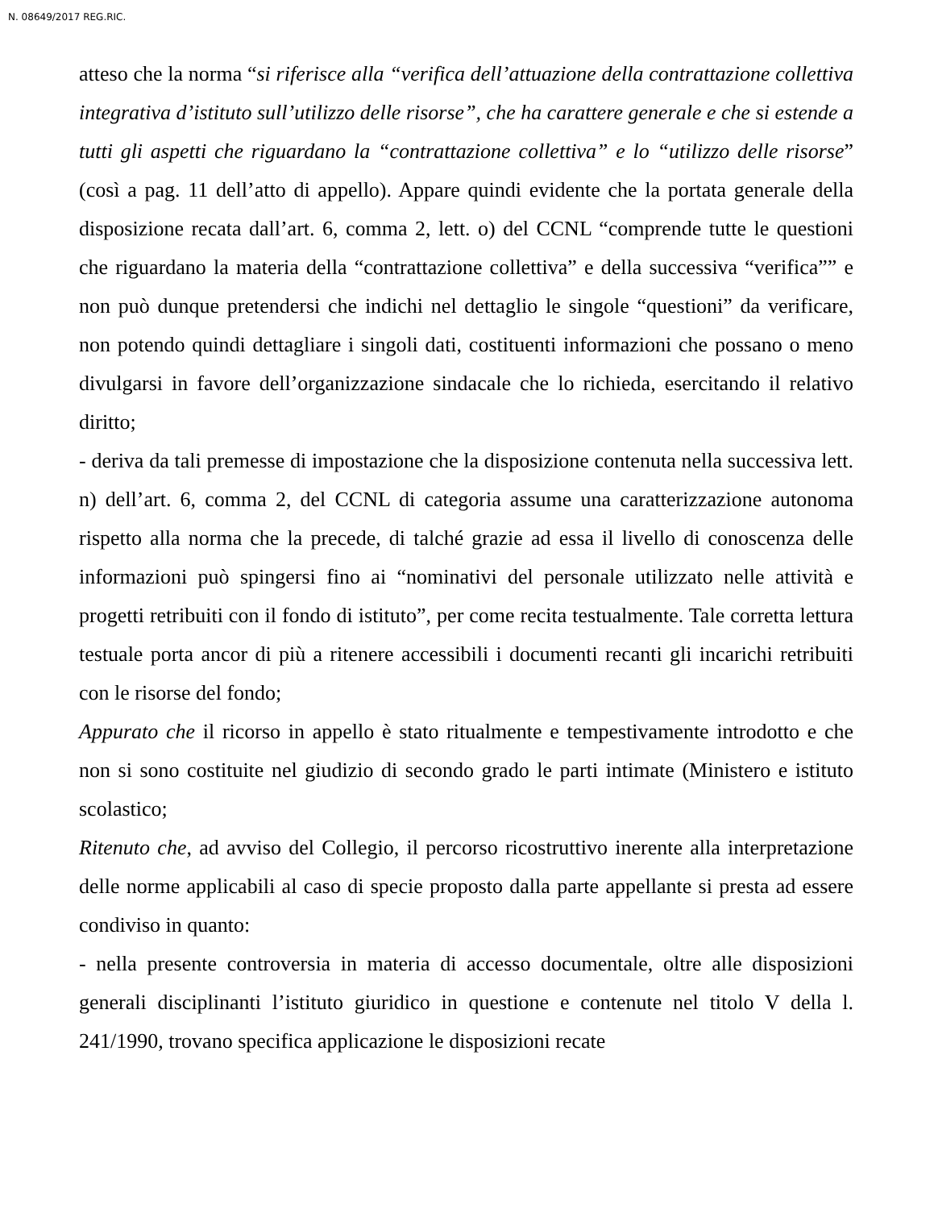N. 08649/2017 REG.RIC.
atteso che la norma “si riferisce alla “verifica dell’attuazione della contrattazione collettiva integrativa d’istituto sull’utilizzo delle risorse”, che ha carattere generale e che si estende a tutti gli aspetti che riguardano la “contrattazione collettiva” e lo “utilizzo delle risorse” (così a pag. 11 dell’atto di appello). Appare quindi evidente che la portata generale della disposizione recata dall’art. 6, comma 2, lett. o) del CCNL “comprende tutte le questioni che riguardano la materia della “contrattazione collettiva” e della successiva “verifica”” e non può dunque pretendersi che indichi nel dettaglio le singole “questioni” da verificare, non potendo quindi dettagliare i singoli dati, costituenti informazioni che possano o meno divulgarsi in favore dell’organizzazione sindacale che lo richieda, esercitando il relativo diritto;
- deriva da tali premesse di impostazione che la disposizione contenuta nella successiva lett. n) dell’art. 6, comma 2, del CCNL di categoria assume una caratterizzazione autonoma rispetto alla norma che la precede, di talché grazie ad essa il livello di conoscenza delle informazioni può spingersi fino ai “nominativi del personale utilizzato nelle attività e progetti retribuiti con il fondo di istituto”, per come recita testualmente. Tale corretta lettura testuale porta ancor di più a ritenere accessibili i documenti recanti gli incarichi retribuiti con le risorse del fondo;
Appurato che il ricorso in appello è stato ritualmente e tempestivamente introdotto e che non si sono costituite nel giudizio di secondo grado le parti intimate (Ministero e istituto scolastico;
Ritenuto che, ad avviso del Collegio, il percorso ricostruttivo inerente alla interpretazione delle norme applicabili al caso di specie proposto dalla parte appellante si presta ad essere condiviso in quanto:
- nella presente controversia in materia di accesso documentale, oltre alle disposizioni generali disciplinanti l’istituto giuridico in questione e contenute nel titolo V della l. 241/1990, trovano specifica applicazione le disposizioni recate